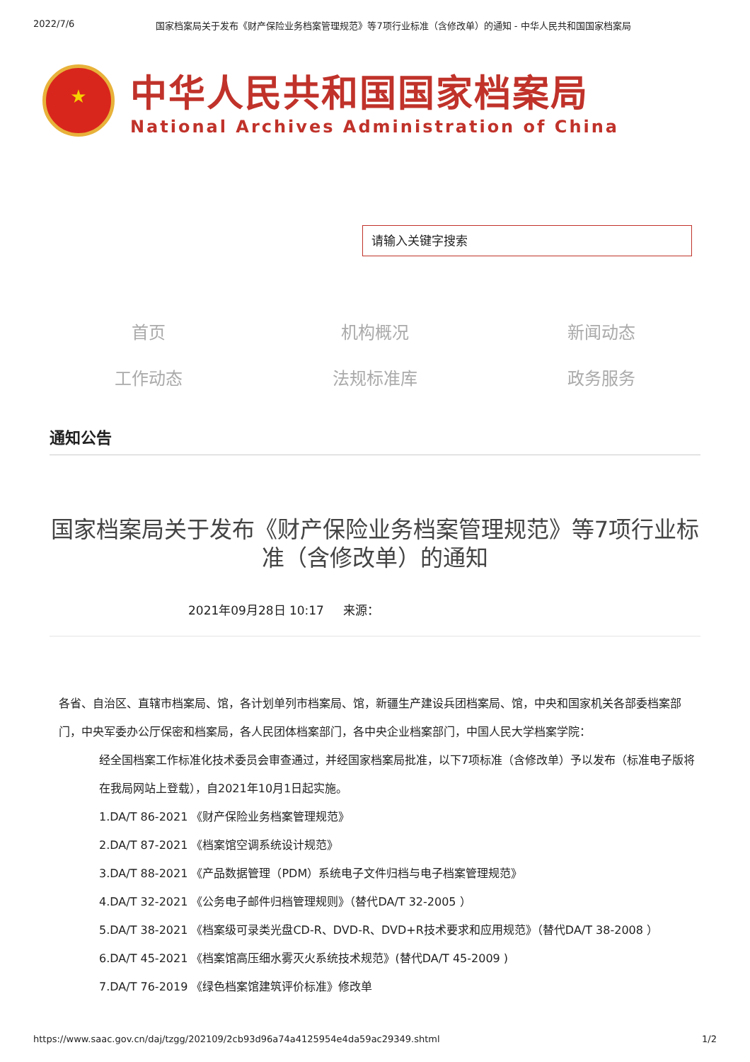2022/7/6 国家档案局关于发布《财产保险业务档案管理规范》等7项行业标准（含修改单）的通知 - 中华人民共和国国家档案局
★
中华人民共和国国家档案局
National Archives Administration of China
请输入关键字搜索
首页
机构概况
新闻动态
工作动态
法规标准库
政务服务
通知公告
国家档案局关于发布《财产保险业务档案管理规范》等7项行业标准（含修改单）的通知
2021年09月28日 10:17 来源：
各省、自治区、直辖市档案局、馆，各计划单列市档案局、馆，新疆生产建设兵团档案局、馆，中央和国家机关各部委档案部门，中央军委办公厅保密和档案局，各人民团体档案部门，各中央企业档案部门，中国人民大学档案学院：
经全国档案工作标准化技术委员会审查通过，并经国家档案局批准，以下7项标准（含修改单）予以发布（标准电子版将在我局网站上登载），自2021年10月1日起实施。
1.DA/T 86-2021 《财产保险业务档案管理规范》
2.DA/T 87-2021 《档案馆空调系统设计规范》
3.DA/T 88-2021 《产品数据管理（PDM）系统电子文件归档与电子档案管理规范》
4.DA/T 32-2021 《公务电子邮件归档管理规则》（替代DA/T 32-2005 ）
5.DA/T 38-2021 《档案级可录类光盘CD-R、DVD-R、DVD+R技术要求和应用规范》（替代DA/T 38-2008 ）
6.DA/T 45-2021 《档案馆高压细水雾灭火系统技术规范》(替代DA/T 45-2009 )
7.DA/T 76-2019 《绿色档案馆建筑评价标准》修改单
https://www.saac.gov.cn/daj/tzgg/202109/2cb93d96a74a4125954e4da59ac29349.shtml 1/2